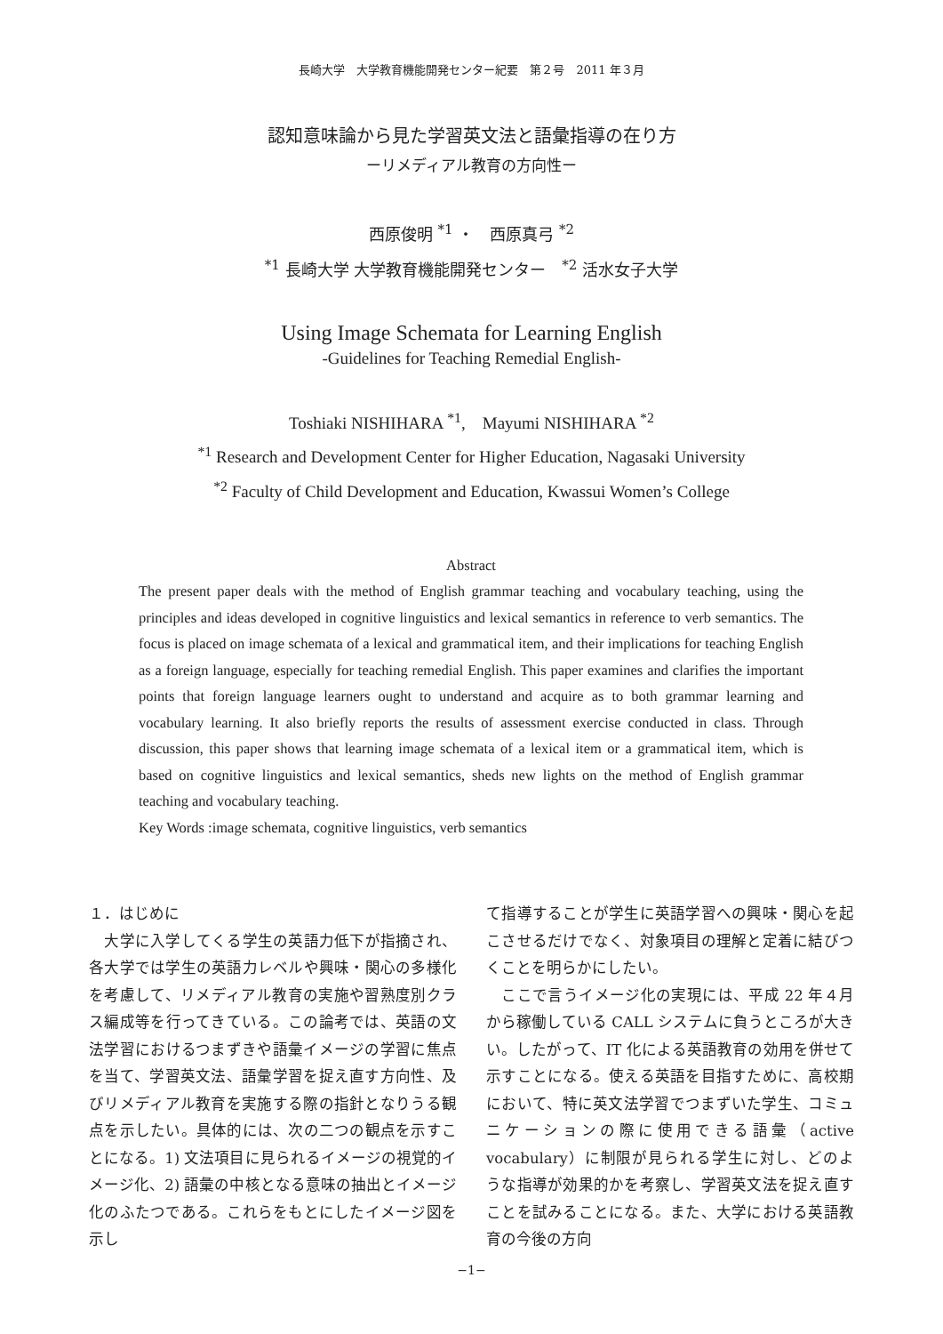長崎大学　大学教育機能開発センター紀要　第２号　2011 年３月
認知意味論から見た学習英文法と語彙指導の在り方
ーリメディアル教育の方向性ー
西原俊明 <sup>*1</sup> ・　西原真弓 <sup>*2</sup>
<sup>*1</sup> 長崎大学 大学教育機能開発センター　<sup>*2</sup> 活水女子大学
Using Image Schemata for Learning English
-Guidelines for Teaching Remedial English-
Toshiaki NISHIHARA <sup>*1</sup>,　Mayumi NISHIHARA <sup>*2</sup>
<sup>*1</sup> Research and Development Center for Higher Education, Nagasaki University
<sup>*2</sup> Faculty of Child Development and Education, Kwassui Women’s College
Abstract
The present paper deals with the method of English grammar teaching and vocabulary teaching, using the principles and ideas developed in cognitive linguistics and lexical semantics in reference to verb semantics. The focus is placed on image schemata of a lexical and grammatical item, and their implications for teaching English as a foreign language, especially for teaching remedial English. This paper examines and clarifies the important points that foreign language learners ought to understand and acquire as to both grammar learning and vocabulary learning. It also briefly reports the results of assessment exercise conducted in class. Through discussion, this paper shows that learning image schemata of a lexical item or a grammatical item, which is based on cognitive linguistics and lexical semantics, sheds new lights on the method of English grammar teaching and vocabulary teaching.
Key Words :image schemata, cognitive linguistics, verb semantics
１．はじめに
　大学に入学してくる学生の英語力低下が指摘され、各大学では学生の英語力レベルや興味・関心の多様化を考慮して、リメディアル教育の実施や習熟度別クラス編成等を行ってきている。この論考では、英語の文法学習におけるつまずきや語彙イメージの学習に焦点を当て、学習英文法、語彙学習を捉え直す方向性、及びリメディアル教育を実施する際の指針となりうる観点を示したい。具体的には、次の二つの観点を示すことになる。1) 文法項目に見られるイメージの視覚的イメージ化、2) 語彙の中核となる意味の抽出とイメージ化のふたつである。これらをもとにしたイメージ図を示し
て指導することが学生に英語学習への興味・関心を起こさせるだけでなく、対象項目の理解と定着に結びつくことを明らかにしたい。
　ここで言うイメージ化の実現には、平成 22 年４月から稼働している CALL システムに負うところが大きい。したがって、IT 化による英語教育の効用を併せて示すことになる。使える英語を目指すために、高校期において、特に英文法学習でつまずいた学生、コミュニケーションの際に使用できる語彙（active vocabulary）に制限が見られる学生に対し、どのような指導が効果的かを考察し、学習英文法を捉え直すことを試みることになる。また、大学における英語教育の今後の方向
−1−